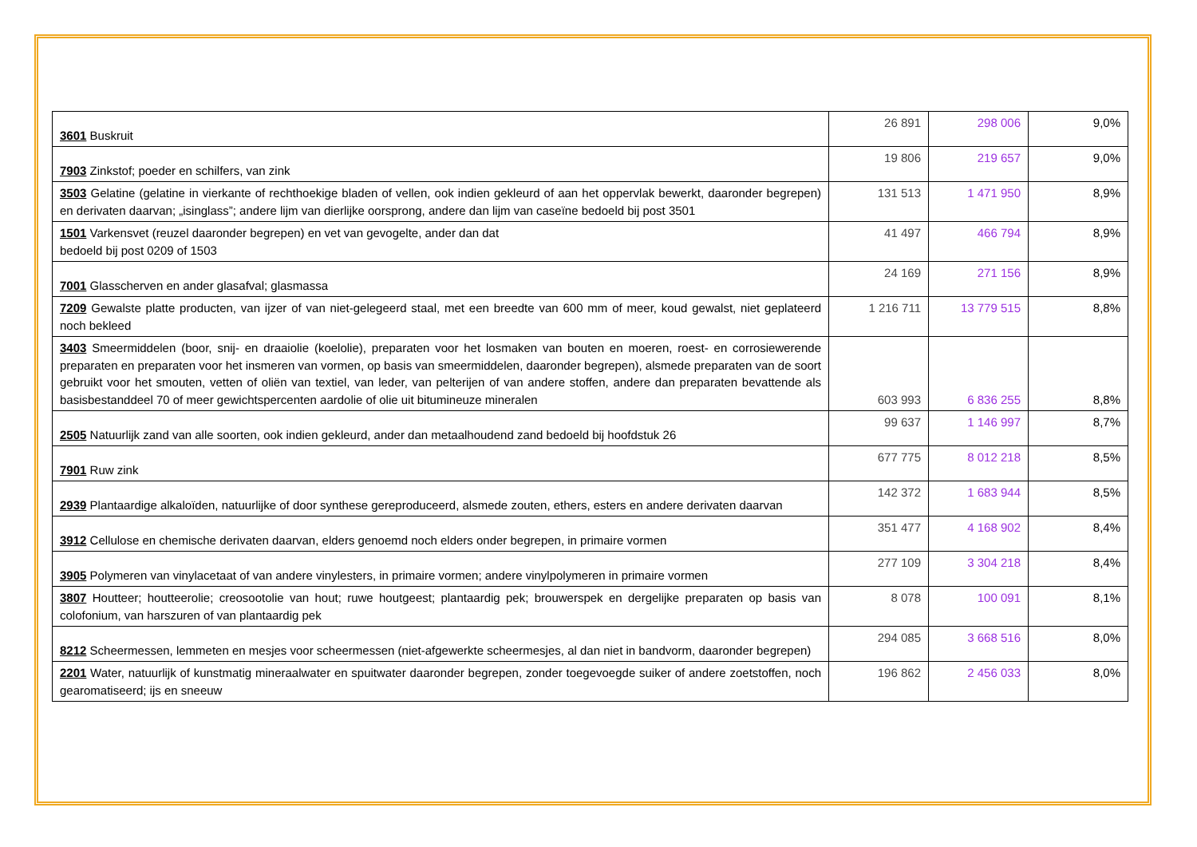| 3601 Buskruit | 26 891 | 298 006 | 9,0% |
| 7903 Zinkstof; poeder en schilfers, van zink | 19 806 | 219 657 | 9,0% |
| 3503 Gelatine (gelatine in vierkante of rechthoekige bladen of vellen, ook indien gekleurd of aan het oppervlak bewerkt, daaronder begrepen) en derivaten daarvan; „isinglass”; andere lijm van dierlijke oorsprong, andere dan lijm van caseïne bedoeld bij post 3501 | 131 513 | 1 471 950 | 8,9% |
| 1501 Varkensvet (reuzel daaronder begrepen) en vet van gevogelte, ander dan dat bedoeld bij post 0209 of 1503 | 41 497 | 466 794 | 8,9% |
| 7001 Glasscherven en ander glasafval; glasmassa | 24 169 | 271 156 | 8,9% |
| 7209 Gewalste platte producten, van ijzer of van niet-gelegeerd staal, met een breedte van 600 mm of meer, koud gewalst, niet geplateerd noch bekleed | 1 216 711 | 13 779 515 | 8,8% |
| 3403 Smeermiddelen (boor, snij- en draaiolie (koelolie), preparaten voor het losmaken van bouten en moeren, roest- en corrosiewerende preparaten en preparaten voor het insmeren van vormen, op basis van smeermiddelen, daaronder begrepen), alsmede preparaten van de soort gebruikt voor het smouten, vetten of oliën van textiel, van leder, van pelterijen of van andere stoffen, andere dan preparaten bevattende als basisbestanddeel 70 of meer gewichtspercenten aardolie of olie uit bitumineuze mineralen | 603 993 | 6 836 255 | 8,8% |
| 2505 Natuurlijk zand van alle soorten, ook indien gekleurd, ander dan metaalhoudend zand bedoeld bij hoofdstuk 26 | 99 637 | 1 146 997 | 8,7% |
| 7901 Ruw zink | 677 775 | 8 012 218 | 8,5% |
| 2939 Plantaardige alkaloïden, natuurlijke of door synthese gereproduceerd, alsmede zouten, ethers, esters en andere derivaten daarvan | 142 372 | 1 683 944 | 8,5% |
| 3912 Cellulose en chemische derivaten daarvan, elders genoemd noch elders onder begrepen, in primaire vormen | 351 477 | 4 168 902 | 8,4% |
| 3905 Polymeren van vinylacetaat of van andere vinylesters, in primaire vormen; andere vinylpolymeren in primaire vormen | 277 109 | 3 304 218 | 8,4% |
| 3807 Houtteer; houtteerolie; creosootolie van hout; ruwe houtgeest; plantaardig pek; brouwerspek en dergelijke preparaten op basis van colofonium, van harszuren of van plantaardig pek | 8 078 | 100 091 | 8,1% |
| 8212 Scheermessen, lemmeten en mesjes voor scheermessen (niet-afgewerkte scheermesjes, al dan niet in bandvorm, daaronder begrepen) | 294 085 | 3 668 516 | 8,0% |
| 2201 Water, natuurlijk of kunstmatig mineraalwater en spuitwater daaronder begrepen, zonder toegevoegde suiker of andere zoetstoffen, noch gearomatiseerd; ijs en sneeuw | 196 862 | 2 456 033 | 8,0% |